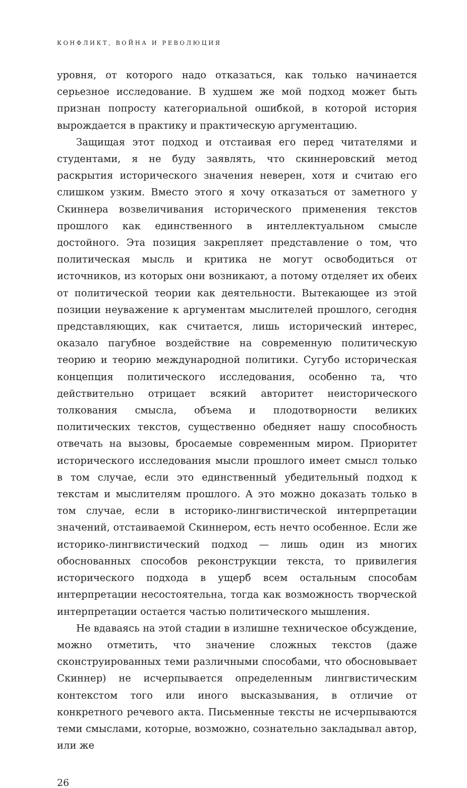КОНФЛИКТ, ВОЙНА И РЕВОЛЮЦИЯ
уровня, от которого надо отказаться, как только начинается серьезное исследование. В худшем же мой подход может быть признан попросту категориальной ошибкой, в которой история вырождается в практику и практическую аргументацию.
Защищая этот подход и отстаивая его перед читателями и студентами, я не буду заявлять, что скиннеровский метод раскрытия исторического значения неверен, хотя и считаю его слишком узким. Вместо этого я хочу отказаться от заметного у Скиннера возвеличивания исторического применения текстов прошлого как единственного в интеллектуальном смысле достойного. Эта позиция закрепляет представление о том, что политическая мысль и критика не могут освободиться от источников, из которых они возникают, а потому отделяет их обеих от политической теории как деятельности. Вытекающее из этой позиции неуважение к аргументам мыслителей прошлого, сегодня представляющих, как считается, лишь исторический интерес, оказало пагубное воздействие на современную политическую теорию и теорию международной политики. Сугубо историческая концепция политического исследования, особенно та, что действительно отрицает всякий авторитет неисторического толкования смысла, объема и плодотворности великих политических текстов, существенно обедняет нашу способность отвечать на вызовы, бросаемые современным миром. Приоритет исторического исследования мысли прошлого имеет смысл только в том случае, если это единственный убедительный подход к текстам и мыслителям прошлого. А это можно доказать только в том случае, если в историко-лингвистической интерпретации значений, отстаиваемой Скиннером, есть нечто особенное. Если же историко-лингвистический подход — лишь один из многих обоснованных способов реконструкции текста, то привилегия исторического подхода в ущерб всем остальным способам интерпретации несостоятельна, тогда как возможность творческой интерпретации остается частью политического мышления.
Не вдаваясь на этой стадии в излишне техническое обсуждение, можно отметить, что значение сложных текстов (даже сконструированных теми различными способами, что обосновывает Скиннер) не исчерпывается определенным лингвистическим контекстом того или иного высказывания, в отличие от конкретного речевого акта. Письменные тексты не исчерпываются теми смыслами, которые, возможно, сознательно закладывал автор, или же
26